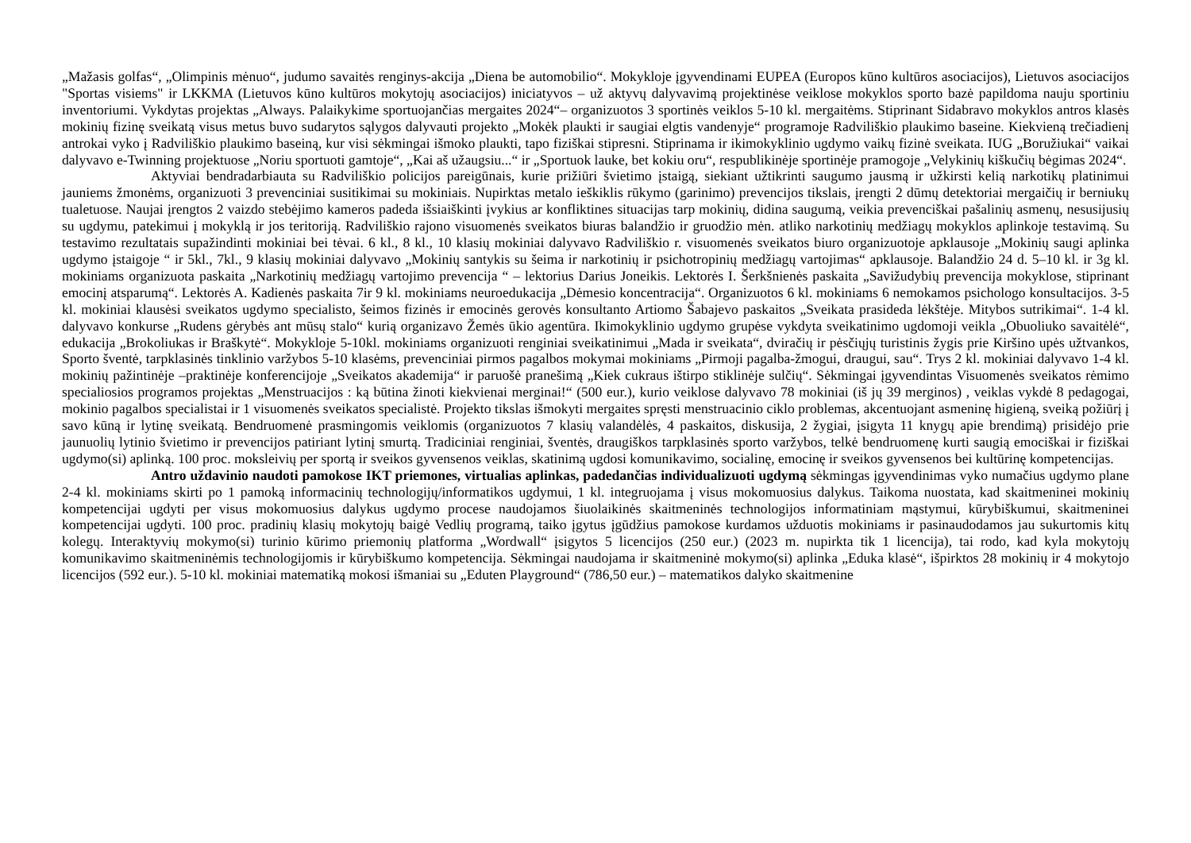„Mažasis golfas“, „Olimpinis mėnuo“, judumo savaitės renginys-akcija „Diena be automobilio“. Mokykloje įgyvendinami EUPEA (Europos kūno kultūros asociacijos), Lietuvos asociacijos "Sportas visiems" ir LKKMA (Lietuvos kūno kultūros mokytojų asociacijos) iniciatyvos – už aktyvų dalyvavimą projektinėse veiklose mokyklos sporto bazė papildoma nauju sportiniu inventoriumi. Vykdytas projektas „Always. Palaikykime sportuojančias mergaites 2024“– organizuotos 3 sportinės veiklos 5-10 kl. mergaitėms. Stiprinant Sidabravo mokyklos antros klasės mokinių fizinę sveikatą visus metus buvo sudarytos sąlygos dalyvauti projekto „Mokėk plaukti ir saugiai elgtis vandenyje“ programoje Radviliškio plaukimo baseine. Kiekvieną trečiadienį antrokai vyko į Radviliškio plaukimo baseiną, kur visi sėkmingai išmoko plaukti, tapo fiziškai stipresni. Stiprinama ir ikimokyklinio ugdymo vaikų fizinė sveikata. IUG „Boružiukai“ vaikai dalyvavo e-Twinning projektuose „Noriu sportuoti gamtoje“, „Kai aš užaugsiu...“ ir „Sportuok lauke, bet kokiu oru“, respublikinėje sportinėje pramogoje „Velykinių kiškučių bėgimas 2024“.
Aktyviai bendradarbiauta su Radviliškio policijos pareigūnais, kurie prižiūri švietimo įstaigą, siekiant užtikrinti saugumo jausmą ir užkirsti kelią narkotikų platinimui jauniems žmonėms, organizuoti 3 prevenciniai susitikimai su mokiniais. Nupirktas metalo ieškiklis rūkymo (garinimo) prevencijos tikslais, įrengti 2 dūmų detektoriai mergaičių ir berniukų tualetuose. Naujai įrengtos 2 vaizdo stebėjimo kameros padeda išsiaiškinti įvykius ar konfliktines situacijas tarp mokinių, didina saugumą, veikia prevenciškai pašalinių asmenų, nesusijusių su ugdymu, patekimui į mokyklą ir jos teritoriją. Radviliškio rajono visuomenės sveikatos biuras balandžio ir gruodžio mėn. atliko narkotinių medžiagų mokyklos aplinkoje testavimą. Su testavimo rezultatais supažindinti mokiniai bei tėvai. 6 kl., 8 kl., 10 klasių mokiniai dalyvavo Radviliškio r. visuomenės sveikatos biuro organizuotoje apklausoje „Mokinių saugi aplinka ugdymo įstaigoje “ ir 5kl., 7kl., 9 klasių mokiniai dalyvavo „Mokinių santykis su šeima ir narkotinių ir psichotropinių medžiagų vartojimas“ apklausoje. Balandžio 24 d. 5–10 kl. ir 3g kl. mokiniams organizuota paskaita „Narkotinių medžiagų vartojimo prevencija “ – lektorius Darius Joneikis. Lektorės I. Šerkšnienės paskaita „Savižudybių prevencija mokyklose, stiprinant emocinį atsparumą“. Lektorės A. Kadienės paskaita 7ir 9 kl. mokiniams neuroedukacija „Dėmesio koncentracija“. Organizuotos 6 kl. mokiniams 6 nemokamos psichologo konsultacijos. 3-5 kl. mokiniai klausėsi sveikatos ugdymo specialisto, šeimos fizinės ir emocinės gerovės konsultanto Artiomo Šabajevo paskaitos „Sveikata prasideda lėkštėje. Mitybos sutrikimai“. 1-4 kl. dalyvavo konkurse „Rudens gėrybės ant mūsų stalo“ kurią organizavo Žemės ūkio agentūra. Ikimokyklinio ugdymo grupėse vykdyta sveikatinimo ugdomoji veikla „Obuoliuko savaitėlė“, edukacija „Brokoliukas ir Braškytė“. Mokykloje 5-10kl. mokiniams organizuoti renginiai sveikatinimui „Mada ir sveikata“, dviračių ir pėsčiųjų turistinis žygis prie Kiršino upės užtvankos, Sporto šventė, tarpklasinės tinklinio varžybos 5-10 klasėms, prevenciniai pirmos pagalbos mokymai mokiniams „Pirmoji pagalba-žmogui, draugui, sau“. Trys 2 kl. mokiniai dalyvavo 1-4 kl. mokinių pažintinėje –praktinėje konferencijoje „Sveikatos akademija“ ir paruošė pranešimą „Kiek cukraus ištirpo stiklinėje sulčių“. Sėkmingai įgyvendintas Visuomenės sveikatos rėmimo specialiosios programos projektas „Menstruacijos : ką būtina žinoti kiekvienai merginai!“ (500 eur.), kurio veiklose dalyvavo 78 mokiniai (iš jų 39 merginos) , veiklas vykdė 8 pedagogai, mokinio pagalbos specialistai ir 1 visuomenės sveikatos specialistė. Projekto tikslas išmokyti mergaites spręsti menstruacinio ciklo problemas, akcentuojant asmeninę higieną, sveiką požiūrį į savo kūną ir lytinę sveikatą. Bendruomenė prasmingomis veiklomis (organizuotos 7 klasių valandėlės, 4 paskaitos, diskusija, 2 žygiai, įsigyta 11 knygų apie brendimą) prisidėjo prie jaunuolių lytinio švietimo ir prevencijos patiriant lytinį smurtą. Tradiciniai renginiai, šventės, draugiškos tarpklasinės sporto varžybos, telkė bendruomenę kurti saugią emociškai ir fiziškai ugdymo(si) aplinką. 100 proc. moksleivių per sportą ir sveikos gyvensenos veiklas, skatinimą ugdosi komunikavimo, socialinę, emocinę ir sveikos gyvensenos bei kultūrinę kompetencijas.
Antro uždavinio naudoti pamokose IKT priemones, virtualias aplinkas, padedančias individualizuoti ugdymą sėkmingas įgyvendinimas vyko numačius ugdymo plane 2-4 kl. mokiniams skirti po 1 pamoką informacinių technologijų/informatikos ugdymui, 1 kl. integruojama į visus mokomuosius dalykus. Taikoma nuostata, kad skaitmeninei mokinių kompetencijai ugdyti per visus mokomuosius dalykus ugdymo procese naudojamos šiuolaikinės skaitmeninės technologijos informatiniam mąstymui, kūrybiškumui, skaitmeninei kompetencijai ugdyti. 100 proc. pradinių klasių mokytojų baigė Vedlių programą, taiko įgytus įgūdžius pamokose kurdamos užduotis mokiniams ir pasinaudodamos jau sukurtomis kitų kolegų. Interaktyvių mokymo(si) turinio kūrimo priemonių platforma „Wordwall“ įsigytos 5 licencijos (250 eur.) (2023 m. nupirkta tik 1 licencija), tai rodo, kad kyla mokytojų komunikavimo skaitmeninėmis technologijomis ir kūrybiškumo kompetencija. Sėkmingai naudojama ir skaitmeninė mokymo(si) aplinka „Eduka klasė“, išpirktos 28 mokinių ir 4 mokytojo licencijos (592 eur.). 5-10 kl. mokiniai matematiką mokosi išmaniai su „Eduten Playground“ (786,50 eur.) – matematikos dalyko skaitmenine